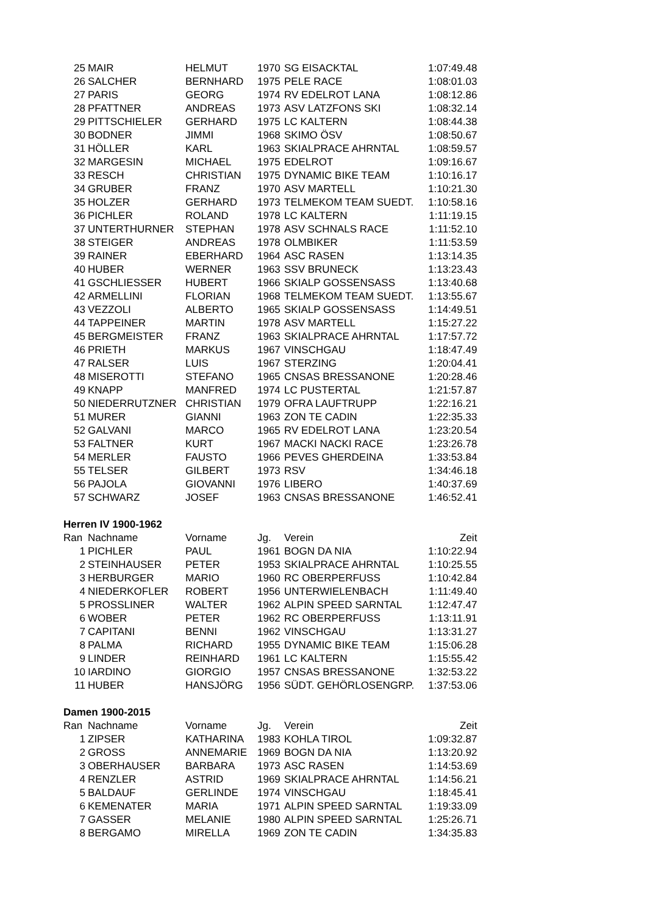| 25 | MAIR | HELMUT | 1970 | SG EISACKTAL | 1:07:49.48 |
| 26 | SALCHER | BERNHARD | 1975 | PELE RACE | 1:08:01.03 |
| 27 | PARIS | GEORG | 1974 | RV EDELROT LANA | 1:08:12.86 |
| 28 | PFATTNER | ANDREAS | 1973 | ASV LATZFONS SKI | 1:08:32.14 |
| 29 | PITTSCHIELER | GERHARD | 1975 | LC KALTERN | 1:08:44.38 |
| 30 | BODNER | JIMMI | 1968 | SKIMO ÖSV | 1:08:50.67 |
| 31 | HÖLLER | KARL | 1963 | SKIALPRACE AHRNTAL | 1:08:59.57 |
| 32 | MARGESIN | MICHAEL | 1975 | EDELROT | 1:09:16.67 |
| 33 | RESCH | CHRISTIAN | 1975 | DYNAMIC BIKE TEAM | 1:10:16.17 |
| 34 | GRUBER | FRANZ | 1970 | ASV MARTELL | 1:10:21.30 |
| 35 | HOLZER | GERHARD | 1973 | TELMEKOM TEAM SUEDT. | 1:10:58.16 |
| 36 | PICHLER | ROLAND | 1978 | LC KALTERN | 1:11:19.15 |
| 37 | UNTERTHURNER | STEPHAN | 1978 | ASV SCHNALS RACE | 1:11:52.10 |
| 38 | STEIGER | ANDREAS | 1978 | OLMBIKER | 1:11:53.59 |
| 39 | RAINER | EBERHARD | 1964 | ASC RASEN | 1:13:14.35 |
| 40 | HUBER | WERNER | 1963 | SSV BRUNECK | 1:13:23.43 |
| 41 | GSCHLIESSER | HUBERT | 1966 | SKIALP GOSSENSASS | 1:13:40.68 |
| 42 | ARMELLINI | FLORIAN | 1968 | TELMEKOM TEAM SUEDT. | 1:13:55.67 |
| 43 | VEZZOLI | ALBERTO | 1965 | SKIALP GOSSENSASS | 1:14:49.51 |
| 44 | TAPPEINER | MARTIN | 1978 | ASV MARTELL | 1:15:27.22 |
| 45 | BERGMEISTER | FRANZ | 1963 | SKIALPRACE AHRNTAL | 1:17:57.72 |
| 46 | PRIETH | MARKUS | 1967 | VINSCHGAU | 1:18:47.49 |
| 47 | RALSER | LUIS | 1967 | STERZING | 1:20:04.41 |
| 48 | MISEROTTI | STEFANO | 1965 | CNSAS BRESSANONE | 1:20:28.46 |
| 49 | KNAPP | MANFRED | 1974 | LC PUSTERTAL | 1:21:57.87 |
| 50 | NIEDERRUTZNER | CHRISTIAN | 1979 | OFRA LAUFTRUPP | 1:22:16.21 |
| 51 | MURER | GIANNI | 1963 | ZON TE CADIN | 1:22:35.33 |
| 52 | GALVANI | MARCO | 1965 | RV EDELROT LANA | 1:23:20.54 |
| 53 | FALTNER | KURT | 1967 | MACKI NACKI RACE | 1:23:26.78 |
| 54 | MERLER | FAUSTO | 1966 | PEVES GHERDEINA | 1:33:53.84 |
| 55 | TELSER | GILBERT | 1973 | RSV | 1:34:46.18 |
| 56 | PAJOLA | GIOVANNI | 1976 | LIBERO | 1:40:37.69 |
| 57 | SCHWARZ | JOSEF | 1963 | CNSAS BRESSANONE | 1:46:52.41 |
Herren IV 1900-1962
| Ran | Nachname | Vorname | Jg. | Verein | Zeit |
| --- | --- | --- | --- | --- | --- |
| 1 | PICHLER | PAUL | 1961 | BOGN DA NIA | 1:10:22.94 |
| 2 | STEINHAUSER | PETER | 1953 | SKIALPRACE AHRNTAL | 1:10:25.55 |
| 3 | HERBURGER | MARIO | 1960 | RC OBERPERFUSS | 1:10:42.84 |
| 4 | NIEDERKOFLER | ROBERT | 1956 | UNTERWIELENBACH | 1:11:49.40 |
| 5 | PROSSLINER | WALTER | 1962 | ALPIN SPEED SARNTAL | 1:12:47.47 |
| 6 | WOBER | PETER | 1962 | RC OBERPERFUSS | 1:13:11.91 |
| 7 | CAPITANI | BENNI | 1962 | VINSCHGAU | 1:13:31.27 |
| 8 | PALMA | RICHARD | 1955 | DYNAMIC BIKE TEAM | 1:15:06.28 |
| 9 | LINDER | REINHARD | 1961 | LC KALTERN | 1:15:55.42 |
| 10 | IARDINO | GIORGIO | 1957 | CNSAS BRESSANONE | 1:32:53.22 |
| 11 | HUBER | HANSJÖRG | 1956 | SÜDT. GEHÖRLOSENGRP. | 1:37:53.06 |
Damen 1900-2015
| Ran | Nachname | Vorname | Jg. | Verein | Zeit |
| --- | --- | --- | --- | --- | --- |
| 1 | ZIPSER | KATHARINA | 1983 | KOHLA TIROL | 1:09:32.87 |
| 2 | GROSS | ANNEMARIE | 1969 | BOGN DA NIA | 1:13:20.92 |
| 3 | OBERHAUSER | BARBARA | 1973 | ASC RASEN | 1:14:53.69 |
| 4 | RENZLER | ASTRID | 1969 | SKIALPRACE AHRNTAL | 1:14:56.21 |
| 5 | BALDAUF | GERLINDE | 1974 | VINSCHGAU | 1:18:45.41 |
| 6 | KEMENATER | MARIA | 1971 | ALPIN SPEED SARNTAL | 1:19:33.09 |
| 7 | GASSER | MELANIE | 1980 | ALPIN SPEED SARNTAL | 1:25:26.71 |
| 8 | BERGAMO | MIRELLA | 1969 | ZON TE CADIN | 1:34:35.83 |